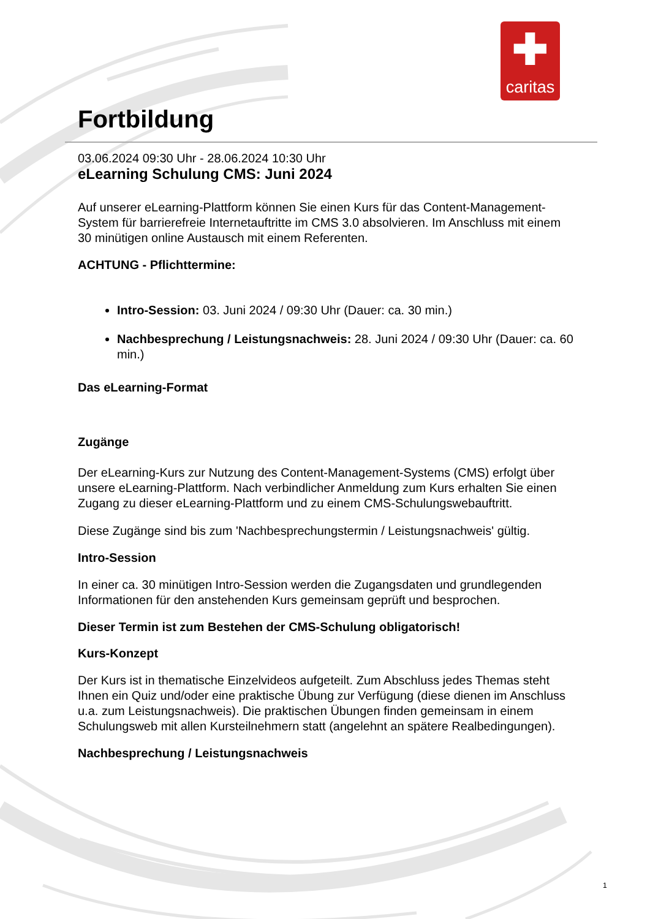✚
caritas
Fortbildung
03.06.2024 09:30 Uhr - 28.06.2024 10:30 Uhr
eLearning Schulung CMS: Juni 2024
Auf unserer eLearning-Plattform können Sie einen Kurs für das Content-Management-System für barrierefreie Internetauftritte im CMS 3.0 absolvieren. Im Anschluss mit einem 30 minütigen online Austausch mit einem Referenten.
ACHTUNG - Pflichttermine:
Intro-Session: 03. Juni 2024 / 09:30 Uhr (Dauer: ca. 30 min.)
Nachbesprechung / Leistungsnachweis: 28. Juni 2024 / 09:30 Uhr (Dauer: ca. 60 min.)
Das eLearning-Format
Zugänge
Der eLearning-Kurs zur Nutzung des Content-Management-Systems (CMS) erfolgt über unsere eLearning-Plattform. Nach verbindlicher Anmeldung zum Kurs erhalten Sie einen Zugang zu dieser eLearning-Plattform und zu einem CMS-Schulungswebauftritt.
Diese Zugänge sind bis zum 'Nachbesprechungstermin / Leistungsnachweis' gültig.
Intro-Session
In einer ca. 30 minütigen Intro-Session werden die Zugangsdaten und grundlegenden Informationen für den anstehenden Kurs gemeinsam geprüft und besprochen.
Dieser Termin ist zum Bestehen der CMS-Schulung obligatorisch!
Kurs-Konzept
Der Kurs ist in thematische Einzelvideos aufgeteilt. Zum Abschluss jedes Themas steht Ihnen ein Quiz und/oder eine praktische Übung zur Verfügung (diese dienen im Anschluss u.a. zum Leistungsnachweis). Die praktischen Übungen finden gemeinsam in einem Schulungsweb mit allen Kursteilnehmern statt (angelehnt an spätere Realbedingungen).
Nachbesprechung / Leistungsnachweis
1